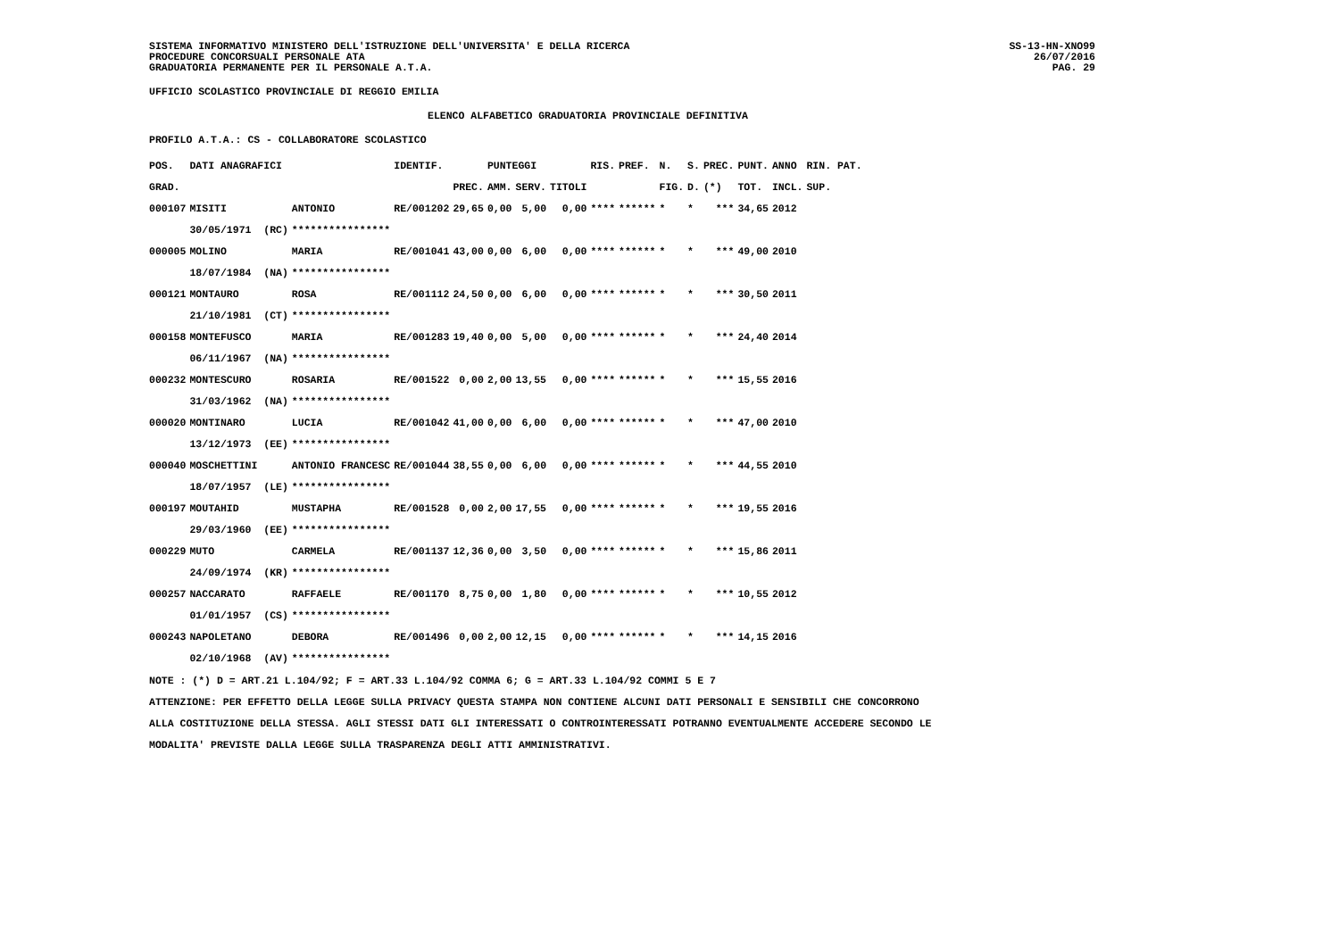SISTEMA INFORMATIVO MINISTERO DELL'ISTRUZIONE DELL'UNIVERSITA' E DELLA RICERCA
PROCEDURE CONCORSUALI PERSONALE ATA
GRADUATORIA PERMANENTE PER IL PERSONALE A.T.A.
SS-13-HN-XNO99
26/07/2016
PAG. 29
UFFICIO SCOLASTICO PROVINCIALE DI REGGIO EMILIA
ELENCO ALFABETICO GRADUATORIA PROVINCIALE DEFINITIVA
PROFILO A.T.A.: CS - COLLABORATORE SCOLASTICO
| POS. | DATI ANAGRAFICI | | IDENTIF. | | PUNTEGGI | | | RIS. | PREF. | N. | S. | PREC. | PUNT. | ANNO | RIN. PAT. |
| --- | --- | --- | --- | --- | --- | --- | --- | --- | --- | --- | --- | --- | --- | --- | --- |
| GRAD. | | | | PREC. | AMM. | SERV. | TITOLI | | | FIG. | D. | (*) | TOT. | INCL. | SUP. |
| 000107 | MISITI | ANTONIO | RE/001202 | 29,65 | 0,00 | 5,00 | 0,00 | **** | ****** | * | * | *** | 34,65 | 2012 | |
| | 30/05/1971 (RC) | **************** | | | | | | | | | | | | | |
| 000005 | MOLINO | MARIA | RE/001041 | 43,00 | 0,00 | 6,00 | 0,00 | **** | ****** | * | * | *** | 49,00 | 2010 | |
| | 18/07/1984 (NA) | **************** | | | | | | | | | | | | | |
| 000121 | MONTAURO | ROSA | RE/001112 | 24,50 | 0,00 | 6,00 | 0,00 | **** | ****** | * | * | *** | 30,50 | 2011 | |
| | 21/10/1981 (CT) | **************** | | | | | | | | | | | | | |
| 000158 | MONTEFUSCO | MARIA | RE/001283 | 19,40 | 0,00 | 5,00 | 0,00 | **** | ****** | * | * | *** | 24,40 | 2014 | |
| | 06/11/1967 (NA) | **************** | | | | | | | | | | | | | |
| 000232 | MONTESCURO | ROSARIA | RE/001522 | 0,00 | 2,00 | 13,55 | 0,00 | **** | ****** | * | * | *** | 15,55 | 2016 | |
| | 31/03/1962 (NA) | **************** | | | | | | | | | | | | | |
| 000020 | MONTINARO | LUCIA | RE/001042 | 41,00 | 0,00 | 6,00 | 0,00 | **** | ****** | * | * | *** | 47,00 | 2010 | |
| | 13/12/1973 (EE) | **************** | | | | | | | | | | | | | |
| 000040 | MOSCHETTINI | ANTONIO FRANCESC | RE/001044 | 38,55 | 0,00 | 6,00 | 0,00 | **** | ****** | * | * | *** | 44,55 | 2010 | |
| | 18/07/1957 (LE) | **************** | | | | | | | | | | | | | |
| 000197 | MOUTAHID | MUSTAPHA | RE/001528 | 0,00 | 2,00 | 17,55 | 0,00 | **** | ****** | * | * | *** | 19,55 | 2016 | |
| | 29/03/1960 (EE) | **************** | | | | | | | | | | | | | |
| 000229 | MUTO | CARMELA | RE/001137 | 12,36 | 0,00 | 3,50 | 0,00 | **** | ****** | * | * | *** | 15,86 | 2011 | |
| | 24/09/1974 (KR) | **************** | | | | | | | | | | | | | |
| 000257 | NACCARATO | RAFFAELE | RE/001170 | 8,75 | 0,00 | 1,80 | 0,00 | **** | ****** | * | * | *** | 10,55 | 2012 | |
| | 01/01/1957 (CS) | **************** | | | | | | | | | | | | | |
| 000243 | NAPOLETANO | DEBORA | RE/001496 | 0,00 | 2,00 | 12,15 | 0,00 | **** | ****** | * | * | *** | 14,15 | 2016 | |
| | 02/10/1968 (AV) | **************** | | | | | | | | | | | | | |
NOTE : (*) D = ART.21 L.104/92; F = ART.33 L.104/92 COMMA 6; G = ART.33 L.104/92 COMMI 5 E 7
ATTENZIONE: PER EFFETTO DELLA LEGGE SULLA PRIVACY QUESTA STAMPA NON CONTIENE ALCUNI DATI PERSONALI E SENSIBILI CHE CONCORRONO
ALLA COSTITUZIONE DELLA STESSA. AGLI STESSI DATI GLI INTERESSATI O CONTROINTERESSATI POTRANNO EVENTUALMENTE ACCEDERE SECONDO LE
MODALITA' PREVISTE DALLA LEGGE SULLA TRASPARENZA DEGLI ATTI AMMINISTRATIVI.